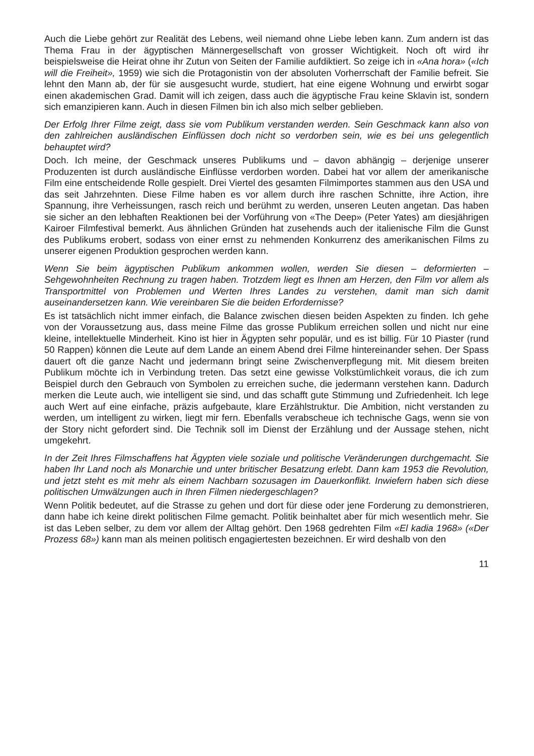Auch die Liebe gehört zur Realität des Lebens, weil niemand ohne Liebe leben kann. Zum andern ist das Thema Frau in der ägyptischen Männergesellschaft von grosser Wichtigkeit. Noch oft wird ihr beispielsweise die Heirat ohne ihr Zutun von Seiten der Familie aufdiktiert. So zeige ich in «Ana hora» («Ich will die Freiheit», 1959) wie sich die Protagonistin von der absoluten Vorherrschaft der Familie befreit. Sie lehnt den Mann ab, der für sie ausgesucht wurde, studiert, hat eine eigene Wohnung und erwirbt sogar einen akademischen Grad. Damit will ich zeigen, dass auch die ägyptische Frau keine Sklavin ist, sondern sich emanzipieren kann. Auch in diesen Filmen bin ich also mich selber geblieben.
Der Erfolg Ihrer Filme zeigt, dass sie vom Publikum verstanden werden. Sein Geschmack kann also von den zahlreichen ausländischen Einflüssen doch nicht so verdorben sein, wie es bei uns gelegentlich behauptet wird?
Doch. Ich meine, der Geschmack unseres Publikums und – davon abhängig – derjenige unserer Produzenten ist durch ausländische Einflüsse verdorben worden. Dabei hat vor allem der amerikanische Film eine entscheidende Rolle gespielt. Drei Viertel des gesamten Filmimportes stammen aus den USA und das seit Jahrzehnten. Diese Filme haben es vor allem durch ihre raschen Schnitte, ihre Action, ihre Spannung, ihre Verheissungen, rasch reich und berühmt zu werden, unseren Leuten angetan. Das haben sie sicher an den lebhaften Reaktionen bei der Vorführung von «The Deep» (Peter Yates) am diesjährigen Kairoer Filmfestival bemerkt. Aus ähnlichen Gründen hat zusehends auch der italienische Film die Gunst des Publikums erobert, sodass von einer ernst zu nehmenden Konkurrenz des amerikanischen Films zu unserer eigenen Produktion gesprochen werden kann.
Wenn Sie beim ägyptischen Publikum ankommen wollen, werden Sie diesen – deformierten – Sehgewohnheiten Rechnung zu tragen haben. Trotzdem liegt es Ihnen am Herzen, den Film vor allem als Transportmittel von Problemen und Werten Ihres Landes zu verstehen, damit man sich damit auseinandersetzen kann. Wie vereinbaren Sie die beiden Erfordernisse?
Es ist tatsächlich nicht immer einfach, die Balance zwischen diesen beiden Aspekten zu finden. Ich gehe von der Voraussetzung aus, dass meine Filme das grosse Publikum erreichen sollen und nicht nur eine kleine, intellektuelle Minderheit. Kino ist hier in Ägypten sehr populär, und es ist billig. Für 10 Piaster (rund 50 Rappen) können die Leute auf dem Lande an einem Abend drei Filme hintereinander sehen. Der Spass dauert oft die ganze Nacht und jedermann bringt seine Zwischenverpflegung mit. Mit diesem breiten Publikum möchte ich in Verbindung treten. Das setzt eine gewisse Volkstümlichkeit voraus, die ich zum Beispiel durch den Gebrauch von Symbolen zu erreichen suche, die jedermann verstehen kann. Dadurch merken die Leute auch, wie intelligent sie sind, und das schafft gute Stimmung und Zufriedenheit. Ich lege auch Wert auf eine einfache, präzis aufgebaute, klare Erzählstruktur. Die Ambition, nicht verstanden zu werden, um intelligent zu wirken, liegt mir fern. Ebenfalls verabscheue ich technische Gags, wenn sie von der Story nicht gefordert sind. Die Technik soll im Dienst der Erzählung und der Aussage stehen, nicht umgekehrt.
In der Zeit Ihres Filmschaffens hat Ägypten viele soziale und politische Veränderungen durchgemacht. Sie haben Ihr Land noch als Monarchie und unter britischer Besatzung erlebt. Dann kam 1953 die Revolution, und jetzt steht es mit mehr als einem Nachbarn sozusagen im Dauerkonflikt. Inwiefern haben sich diese politischen Umwälzungen auch in Ihren Filmen niedergeschlagen?
Wenn Politik bedeutet, auf die Strasse zu gehen und dort für diese oder jene Forderung zu demonstrieren, dann habe ich keine direkt politischen Filme gemacht. Politik beinhaltet aber für mich wesentlich mehr. Sie ist das Leben selber, zu dem vor allem der Alltag gehört. Den 1968 gedrehten Film «El kadia 1968» («Der Prozess 68») kann man als meinen politisch engagiertesten bezeichnen. Er wird deshalb von den
11